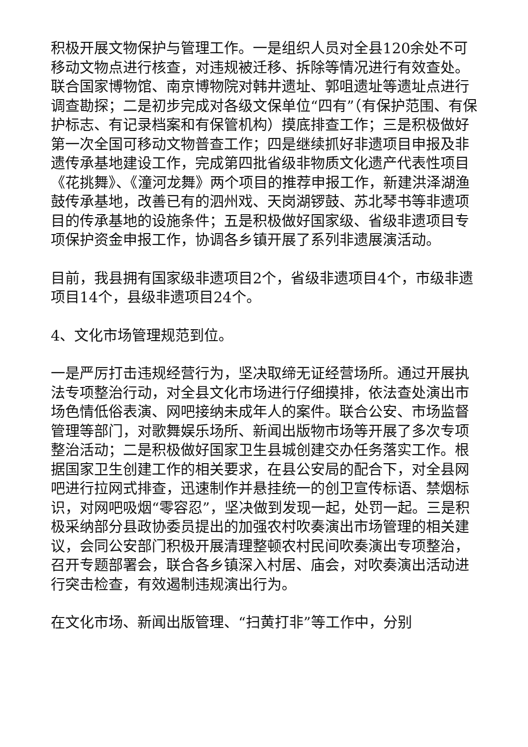积极开展文物保护与管理工作。一是组织人员对全县120余处不可移动文物点进行核查，对违规被迁移、拆除等情况进行有效查处。联合国家博物馆、南京博物院对韩井遗址、郭咀遗址等遗址点进行调查勘探；二是初步完成对各级文保单位“四有”（有保护范围、有保护标志、有记录档案和有保管机构）摸底排查工作；三是积极做好第一次全国可移动文物普查工作；四是继续抓好非遗项目申报及非遗传承基地建设工作，完成第四批省级非物质文化遗产代表性项目《花挑舞》、《潼河龙舞》两个项目的推荐申报工作，新建洪泽湖渔鼓传承基地，改善已有的泗州戏、天岗湖锣鼓、苏北琴书等非遗项目的传承基地的设施条件；五是积极做好国家级、省级非遗项目专项保护资金申报工作，协调各乡镇开展了系列非遗展演活动。
目前，我县拥有国家级非遗项目2个，省级非遗项目4个，市级非遗项目14个，县级非遗项目24个。
4、文化市场管理规范到位。
一是严厉打击违规经营行为，坚决取缔无证经营场所。通过开展执法专项整治行动，对全县文化市场进行仔细摸排，依法查处演出市场色情低俗表演、网吧接纳未成年人的案件。联合公安、市场监督管理等部门，对歌舞娱乐场所、新闻出版物市场等开展了多次专项整治活动；二是积极做好国家卫生县城创建交办任务落实工作。根据国家卫生创建工作的相关要求，在县公安局的配合下，对全县网吧进行拉网式排查，迅速制作并悬挂统一的创卫宣传标语、禁烟标识，对网吧吸烟“零容忍”，坚决做到发现一起，处罚一起。三是积极采纳部分县政协委员提出的加强农村吹奏演出市场管理的相关建议，会同公安部门积极开展清理整顿农村民间吹奏演出专项整治，召开专题部署会，联合各乡镇深入村居、庙会，对吹奏演出活动进行突击检查，有效遏制违规演出行为。
在文化市场、新闻出版管理、“扫黄打非”等工作中，分别